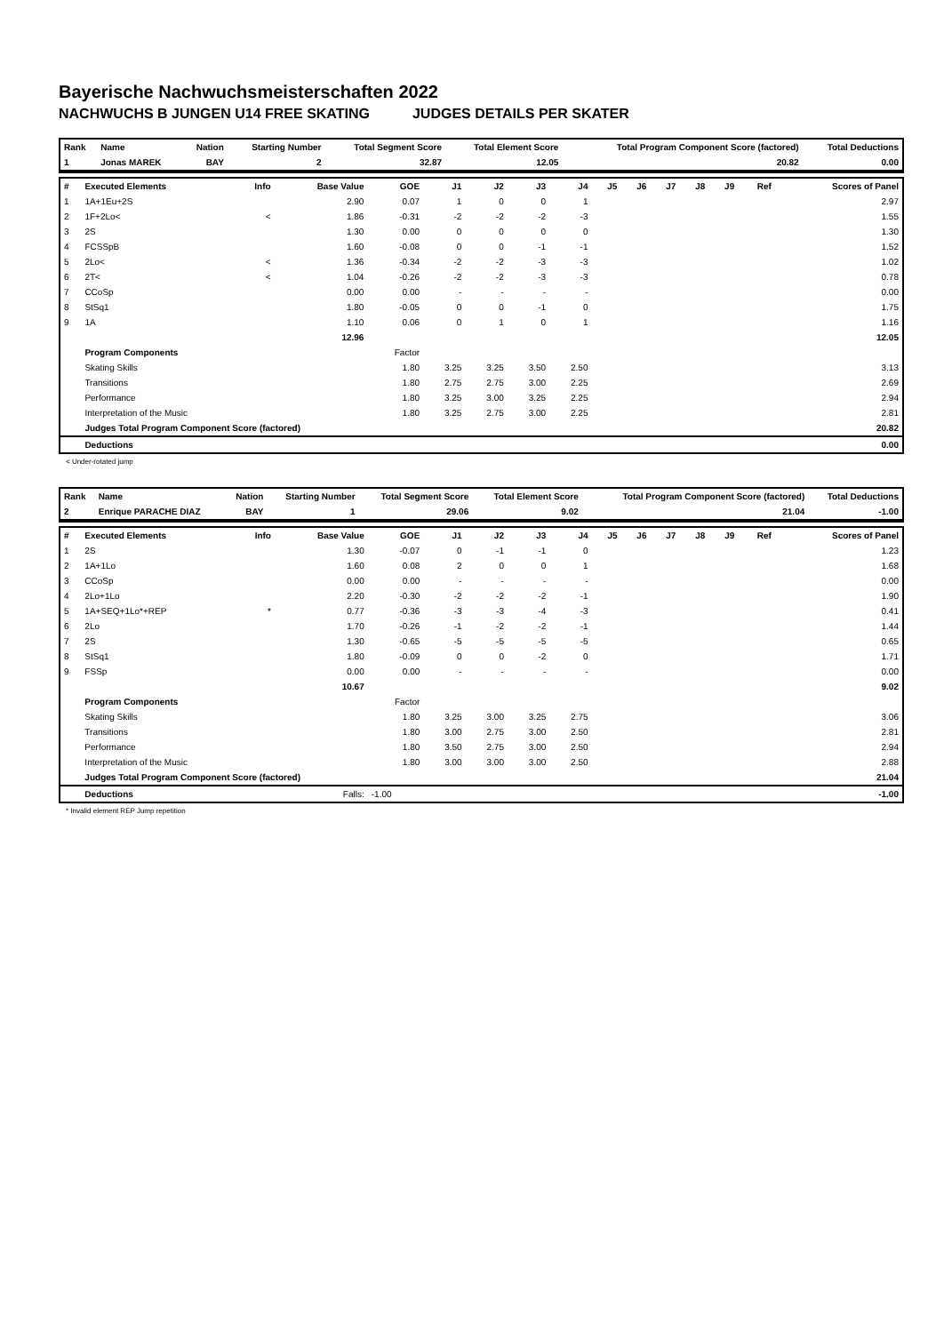Bayerische Nachwuchsmeisterschaften 2022
NACHWUCHS B JUNGEN U14 FREE SKATING JUDGES DETAILS PER SKATER
| Rank | Name | Nation | Starting Number | Total Segment Score | Total Element Score | Total Program Component Score (factored) | Total Deductions |
| --- | --- | --- | --- | --- | --- | --- | --- |
| 1 | Jonas MAREK | BAY | 2 | 32.87 | 12.05 | 20.82 | 0.00 |
| # | Executed Elements | Info | Base Value | GOE | J1 | J2 | J3 | J4 | J5 | J6 | J7 | J8 | J9 | Ref | Scores of Panel |
| --- | --- | --- | --- | --- | --- | --- | --- | --- | --- | --- | --- | --- | --- | --- | --- |
| 1 | 1A+1Eu+2S | | 2.90 | 0.07 | 1 | 0 | 0 | 1 | | | | | | | 2.97 |
| 2 | 1F+2Lo< | < | 1.86 | -0.31 | -2 | -2 | -2 | -3 | | | | | | | 1.55 |
| 3 | 2S | | 1.30 | 0.00 | 0 | 0 | 0 | 0 | | | | | | | 1.30 |
| 4 | FCSSpB | | 1.60 | -0.08 | 0 | 0 | -1 | -1 | | | | | | | 1.52 |
| 5 | 2Lo< | < | 1.36 | -0.34 | -2 | -2 | -3 | -3 | | | | | | | 1.02 |
| 6 | 2T< | < | 1.04 | -0.26 | -2 | -2 | -3 | -3 | | | | | | | 0.78 |
| 7 | CCoSp | | 0.00 | 0.00 | - | - | - | - | | | | | | | 0.00 |
| 8 | StSq1 | | 1.80 | -0.05 | 0 | 0 | -1 | 0 | | | | | | | 1.75 |
| 9 | 1A | | 1.10 | 0.06 | 0 | 1 | 0 | 1 | | | | | | | 1.16 |
| | | | 12.96 | | | | | | | | | | | | 12.05 |
| | Program Components | | | Factor | | | | | | | | | | | |
| | Skating Skills | | | 1.80 | 3.25 | 3.25 | 3.50 | 2.50 | | | | | | | 3.13 |
| | Transitions | | | 1.80 | 2.75 | 2.75 | 3.00 | 2.25 | | | | | | | 2.69 |
| | Performance | | | 1.80 | 3.25 | 3.00 | 3.25 | 2.25 | | | | | | | 2.94 |
| | Interpretation of the Music | | | 1.80 | 3.25 | 2.75 | 3.00 | 2.25 | | | | | | | 2.81 |
| | Judges Total Program Component Score (factored) | | | | | | | | | | | | | | 20.82 |
| | Deductions | | | | | | | | | | | | | | 0.00 |
< Under-rotated jump
| Rank | Name | Nation | Starting Number | Total Segment Score | Total Element Score | Total Program Component Score (factored) | Total Deductions |
| --- | --- | --- | --- | --- | --- | --- | --- |
| 2 | Enrique PARACHE DIAZ | BAY | 1 | 29.06 | 9.02 | 21.04 | -1.00 |
| # | Executed Elements | Info | Base Value | GOE | J1 | J2 | J3 | J4 | J5 | J6 | J7 | J8 | J9 | Ref | Scores of Panel |
| --- | --- | --- | --- | --- | --- | --- | --- | --- | --- | --- | --- | --- | --- | --- | --- |
| 1 | 2S | | 1.30 | -0.07 | 0 | -1 | -1 | 0 | | | | | | | 1.23 |
| 2 | 1A+1Lo | | 1.60 | 0.08 | 2 | 0 | 0 | 1 | | | | | | | 1.68 |
| 3 | CCoSp | | 0.00 | 0.00 | - | - | - | - | | | | | | | 0.00 |
| 4 | 2Lo+1Lo | | 2.20 | -0.30 | -2 | -2 | -2 | -1 | | | | | | | 1.90 |
| 5 | 1A+SEQ+1Lo*+REP | * | 0.77 | -0.36 | -3 | -3 | -4 | -3 | | | | | | | 0.41 |
| 6 | 2Lo | | 1.70 | -0.26 | -1 | -2 | -2 | -1 | | | | | | | 1.44 |
| 7 | 2S | | 1.30 | -0.65 | -5 | -5 | -5 | -5 | | | | | | | 0.65 |
| 8 | StSq1 | | 1.80 | -0.09 | 0 | 0 | -2 | 0 | | | | | | | 1.71 |
| 9 | FSSp | | 0.00 | 0.00 | - | - | - | - | | | | | | | 0.00 |
| | | | 10.67 | | | | | | | | | | | | 9.02 |
| | Program Components | | | Factor | | | | | | | | | | | |
| | Skating Skills | | | 1.80 | 3.25 | 3.00 | 3.25 | 2.75 | | | | | | | 3.06 |
| | Transitions | | | 1.80 | 3.00 | 2.75 | 3.00 | 2.50 | | | | | | | 2.81 |
| | Performance | | | 1.80 | 3.50 | 2.75 | 3.00 | 2.50 | | | | | | | 2.94 |
| | Interpretation of the Music | | | 1.80 | 3.00 | 3.00 | 3.00 | 2.50 | | | | | | | 2.88 |
| | Judges Total Program Component Score (factored) | | | | | | | | | | | | | | 21.04 |
| | Deductions | | Falls: | -1.00 | | | | | | | | | | | -1.00 |
* Invalid element REP Jump repetition